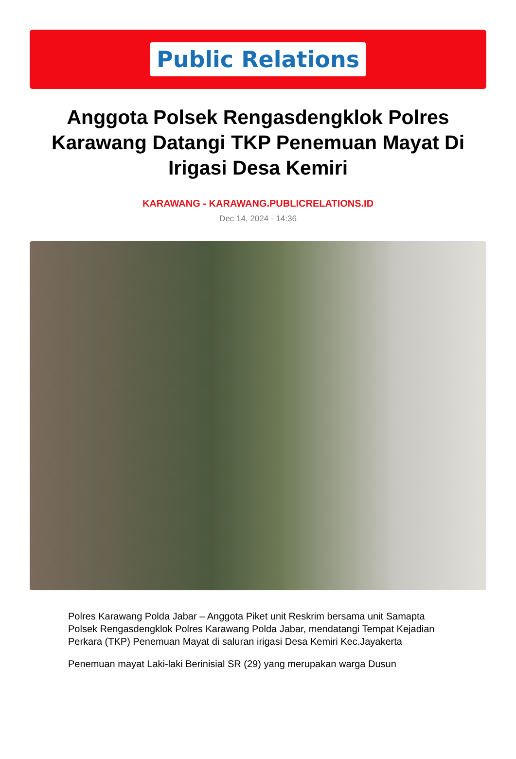Public Relations
Anggota Polsek Rengasdengklok Polres Karawang Datangi TKP Penemuan Mayat Di Irigasi Desa Kemiri
KARAWANG - KARAWANG.PUBLICRELATIONS.ID
Dec 14, 2024 - 14:36
Polres Karawang Polda Jabar – Anggota Piket unit Reskrim bersama unit Samapta Polsek Rengasdengklok Polres Karawang Polda Jabar, mendatangi Tempat Kejadian Perkara (TKP) Penemuan Mayat di saluran irigasi Desa Kemiri Kec.Jayakerta
Penemuan mayat Laki-laki Berinisial SR (29) yang merupakan warga Dusun